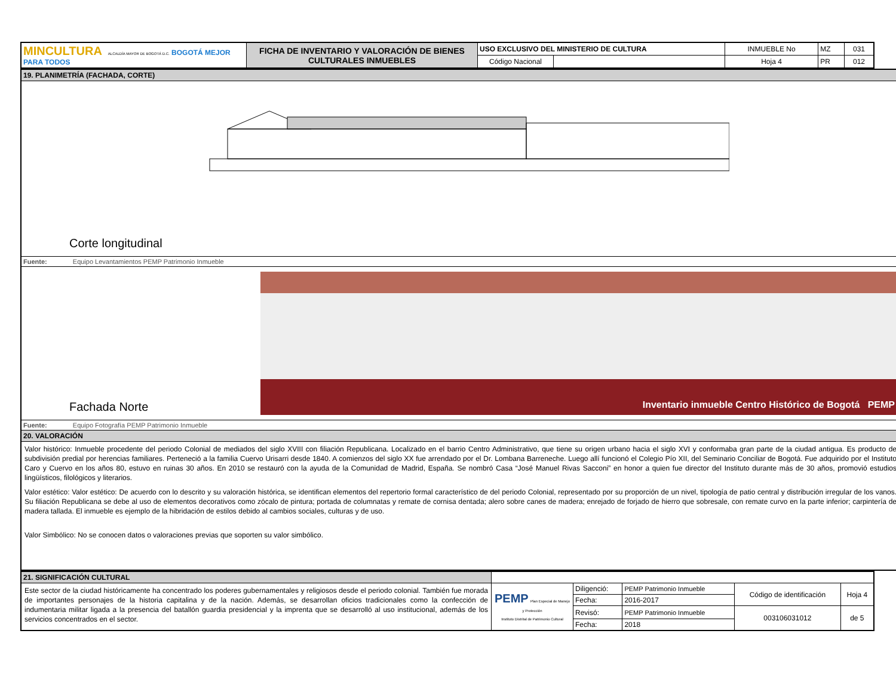| MINCULTURA ALCALDÍA MAYOR DE BOGOTÁ D.C. BOGOTÁ MEJOR PARA TODOS | FICHA DE INVENTARIO Y VALORACIÓN DE BIENES CULTURALES INMUEBLES | USO EXCLUSIVO DEL MINISTERIO DE CULTURA | | INMUEBLE No | MZ | 031 |
| | | Código Nacional | | Hoja 4 | PR | 012 |
| 19. PLANIMETRÍA (FACHADA, CORTE) |
| Corte longitudinal |
| Fuente: Equipo Levantamientos PEMP Patrimonio Inmueble |
| Fachada Norte Inventario inmueble Centro Histórico de Bogotá PEMP |
| Fuente: Equipo Fotografía PEMP Patrimonio Inmueble |
| 20. VALORACIÓN |
| Valor histórico: Inmueble procedente del periodo Colonial de mediados del siglo XVIII con filiación Republicana. Localizado en el barrio Centro Administrativo, que tiene su origen urbano hacia el siglo XVI y conformaba gran parte de la ciudad antigua. Es producto de subdivisión predial por herencias familiares. Perteneció a la familia Cuervo Urisarri desde 1840. A comienzos del siglo XX fue arrendado por el Dr. Lombana Barreneche. Luego allí funcionó el Colegio Pío XII, del Seminario Conciliar de Bogotá. Fue adquirido por el Instituto Caro y Cuervo en los años 80, estuvo en ruinas 30 años. En 2010 se restauró con la ayuda de la Comunidad de Madrid, España. Se nombró Casa “José Manuel Rivas Sacconi” en honor a quien fue director del Instituto durante más de 30 años, promovió estudios lingüísticos, filológicos y literarios. Valor estético: Valor estético: De acuerdo con lo descrito y su valoración histórica, se identifican elementos del repertorio formal característico de del periodo Colonial, representado por su proporción de un nivel, tipología de patio central y distribución irregular de los vanos. Su filiación Republicana se debe al uso de elementos decorativos como zócalo de pintura; portada de columnatas y remate de cornisa dentada; alero sobre canes de madera; enrejado de forjado de hierro que sobresale, con remate curvo en la parte inferior; carpintería de madera tallada. El inmueble es ejemplo de la hibridación de estilos debido al cambios sociales, culturas y de uso. Valor Simbólico: No se conocen datos o valoraciones previas que soporten su valor simbólico. |
| 21. SIGNIFICACIÓN CULTURAL | | | | | |
| Este sector de la ciudad históricamente ha concentrado los poderes gubernamentales y religiosos desde el periodo colonial. También fue morada de importantes personajes de la historia capitalina y de la nación. Además, se desarrollan oficios tradicionales como la confección de indumentaria militar ligada a la presencia del batallón guardia presidencial y la imprenta que se desarrolló al uso institucional, además de los servicios concentrados en el sector. | PEMP Plan Especial de Manejo y Protección Instituto Distrital de Patrimonio Cultural | Diligenció: | PEMP Patrimonio Inmueble | Código de identificación | Hoja 4 |
| | | Fecha: | 2016-2017 | | |
| | | Revisó: | PEMP Patrimonio Inmueble | 003106031012 | de 5 |
| | | Fecha: | 2018 | | |